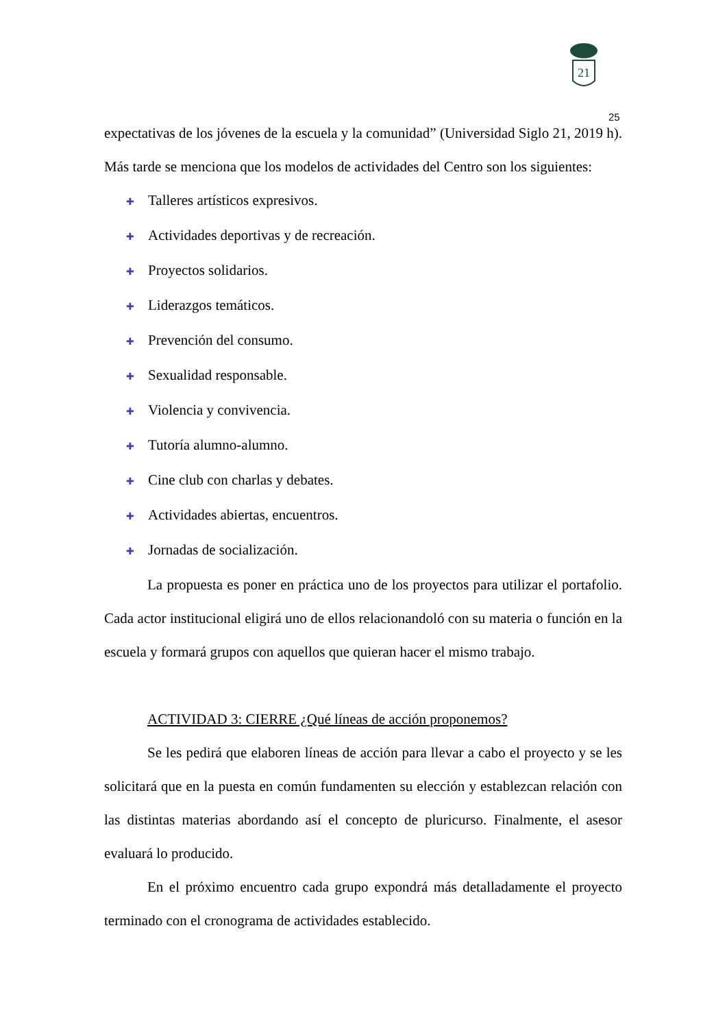21
25
expectativas de los jóvenes de la escuela y la comunidad” (Universidad Siglo 21, 2019 h). Más tarde se menciona que los modelos de actividades del Centro son los siguientes:
✚ Talleres artísticos expresivos.
✚ Actividades deportivas y de recreación.
✚ Proyectos solidarios.
✚ Liderazgos temáticos.
✚ Prevención del consumo.
✚ Sexualidad responsable.
✚ Violencia y convivencia.
✚ Tutoría alumno-alumno.
✚ Cine club con charlas y debates.
✚ Actividades abiertas, encuentros.
✚ Jornadas de socialización.
La propuesta es poner en práctica uno de los proyectos para utilizar el portafolio. Cada actor institucional eligirá uno de ellos relacionandoló con su materia o función en la escuela y formará grupos con aquellos que quieran hacer el mismo trabajo.
ACTIVIDAD 3: CIERRE ¿Qué líneas de acción proponemos?
Se les pedirá que elaboren líneas de acción para llevar a cabo el proyecto y se les solicitará que en la puesta en común fundamenten su elección y establezcan relación con las distintas materias abordando así el concepto de pluricurso. Finalmente, el asesor evaluará lo producido.
En el próximo encuentro cada grupo expondrá más detalladamente el proyecto terminado con el cronograma de actividades establecido.